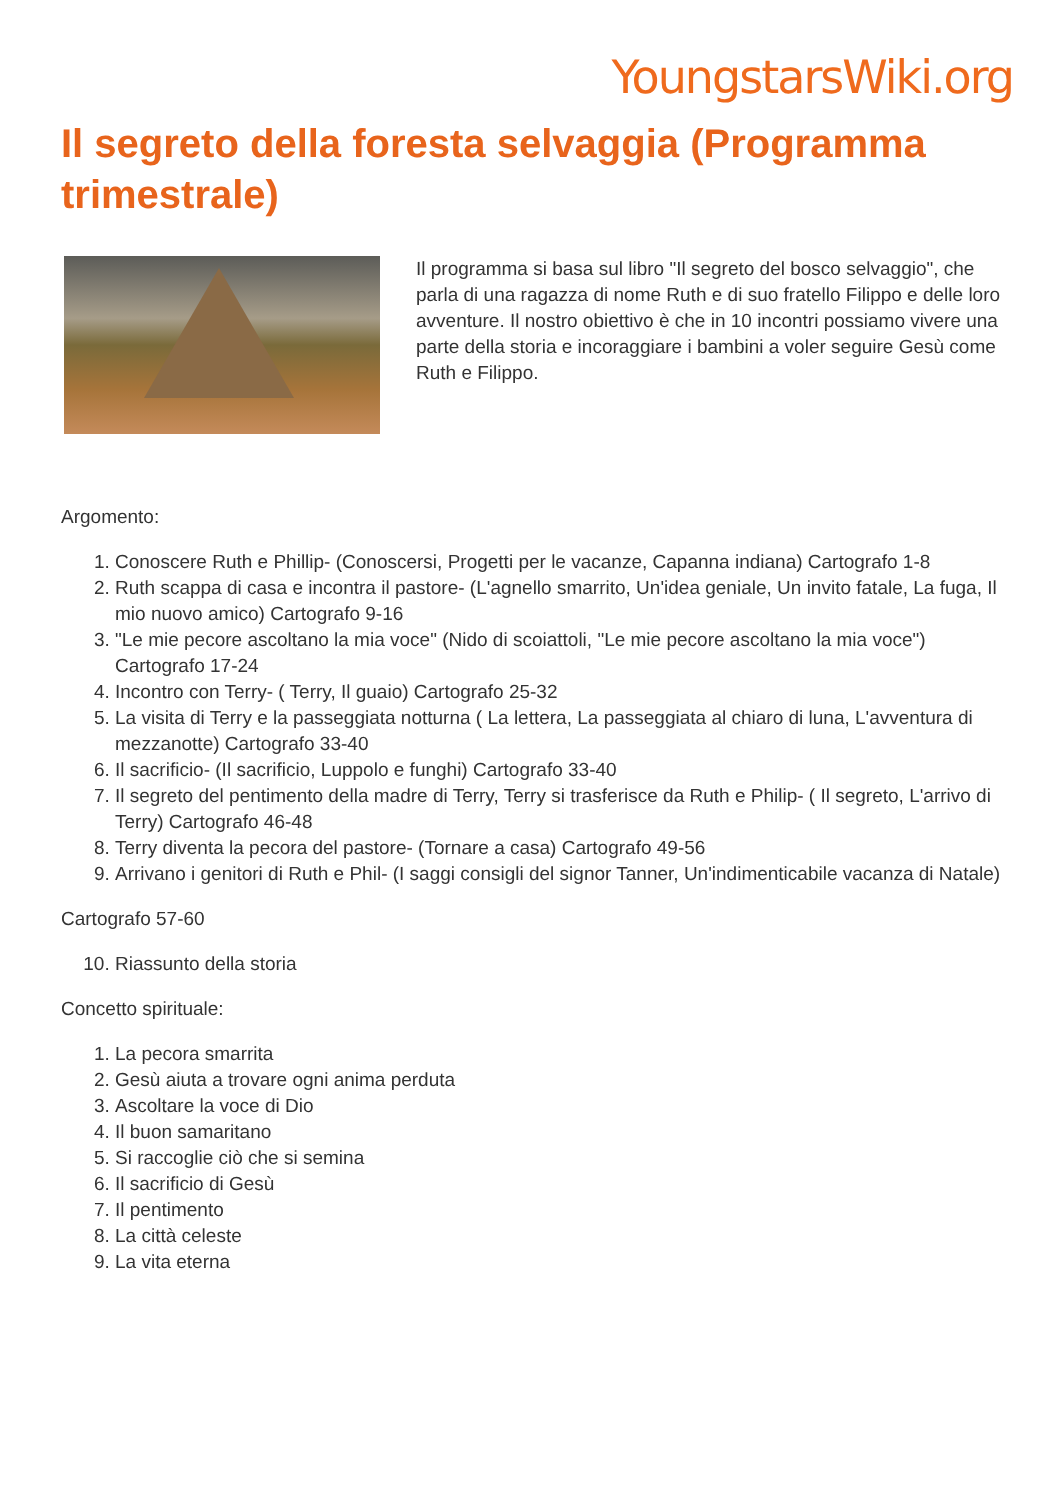YoungstarsWiki.org
Il segreto della foresta selvaggia (Programma trimestrale)
Il programma si basa sul libro "Il segreto del bosco selvaggio", che parla di una ragazza di nome Ruth e di suo fratello Filippo e delle loro avventure. Il nostro obiettivo è che in 10 incontri possiamo vivere una parte della storia e incoraggiare i bambini a voler seguire Gesù come Ruth e Filippo.
Argomento:
1. Conoscere Ruth e Phillip- (Conoscersi, Progetti per le vacanze, Capanna indiana) Cartografo 1-8
2. Ruth scappa di casa e incontra il pastore- (L'agnello smarrito, Un'idea geniale, Un invito fatale, La fuga, Il mio nuovo amico) Cartografo 9-16
3. "Le mie pecore ascoltano la mia voce" (Nido di scoiattoli, "Le mie pecore ascoltano la mia voce") Cartografo 17-24
4. Incontro con Terry- ( Terry, Il guaio) Cartografo 25-32
5. La visita di Terry e la passeggiata notturna ( La lettera, La passeggiata al chiaro di luna, L'avventura di mezzanotte) Cartografo 33-40
6. Il sacrificio- (Il sacrificio, Luppolo e funghi) Cartografo 33-40
7. Il segreto del pentimento della madre di Terry, Terry si trasferisce da Ruth e Philip- ( Il segreto, L'arrivo di Terry) Cartografo 46-48
8. Terry diventa la pecora del pastore- (Tornare a casa) Cartografo 49-56
9. Arrivano i genitori di Ruth e Phil- (I saggi consigli del signor Tanner, Un'indimenticabile vacanza di Natale)
Cartografo 57-60
10. Riassunto della storia
Concetto spirituale:
1. La pecora smarrita
2. Gesù aiuta a trovare ogni anima perduta
3. Ascoltare la voce di Dio
4. Il buon samaritano
5. Si raccoglie ciò che si semina
6. Il sacrificio di Gesù
7. Il pentimento
8. La città celeste
9. La vita eterna